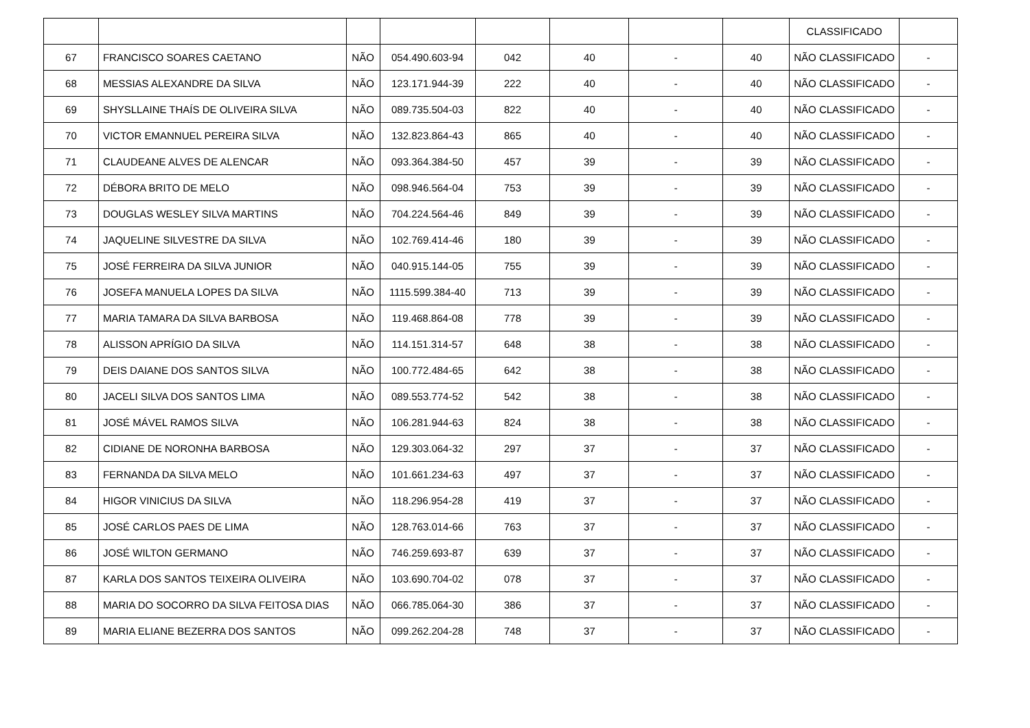| | | | | | | | | CLASSIFICADO | |
| 67 | FRANCISCO SOARES CAETANO | NÃO | 054.490.603-94 | 042 | 40 | - | 40 | NÃO CLASSIFICADO | - |
| 68 | MESSIAS ALEXANDRE DA SILVA | NÃO | 123.171.944-39 | 222 | 40 | - | 40 | NÃO CLASSIFICADO | - |
| 69 | SHYSLLAINE THAÍS DE OLIVEIRA SILVA | NÃO | 089.735.504-03 | 822 | 40 | - | 40 | NÃO CLASSIFICADO | - |
| 70 | VICTOR EMANNUEL PEREIRA SILVA | NÃO | 132.823.864-43 | 865 | 40 | - | 40 | NÃO CLASSIFICADO | - |
| 71 | CLAUDEANE ALVES DE ALENCAR | NÃO | 093.364.384-50 | 457 | 39 | - | 39 | NÃO CLASSIFICADO | - |
| 72 | DÉBORA BRITO DE MELO | NÃO | 098.946.564-04 | 753 | 39 | - | 39 | NÃO CLASSIFICADO | - |
| 73 | DOUGLAS WESLEY SILVA MARTINS | NÃO | 704.224.564-46 | 849 | 39 | - | 39 | NÃO CLASSIFICADO | - |
| 74 | JAQUELINE SILVESTRE DA SILVA | NÃO | 102.769.414-46 | 180 | 39 | - | 39 | NÃO CLASSIFICADO | - |
| 75 | JOSÉ FERREIRA DA SILVA JUNIOR | NÃO | 040.915.144-05 | 755 | 39 | - | 39 | NÃO CLASSIFICADO | - |
| 76 | JOSEFA MANUELA LOPES DA SILVA | NÃO | 1115.599.384-40 | 713 | 39 | - | 39 | NÃO CLASSIFICADO | - |
| 77 | MARIA TAMARA DA SILVA BARBOSA | NÃO | 119.468.864-08 | 778 | 39 | - | 39 | NÃO CLASSIFICADO | - |
| 78 | ALISSON APRÍGIO DA SILVA | NÃO | 114.151.314-57 | 648 | 38 | - | 38 | NÃO CLASSIFICADO | - |
| 79 | DEIS DAIANE DOS SANTOS SILVA | NÃO | 100.772.484-65 | 642 | 38 | - | 38 | NÃO CLASSIFICADO | - |
| 80 | JACELI SILVA DOS SANTOS LIMA | NÃO | 089.553.774-52 | 542 | 38 | - | 38 | NÃO CLASSIFICADO | - |
| 81 | JOSÉ MÁVEL RAMOS SILVA | NÃO | 106.281.944-63 | 824 | 38 | - | 38 | NÃO CLASSIFICADO | - |
| 82 | CIDIANE DE NORONHA BARBOSA | NÃO | 129.303.064-32 | 297 | 37 | - | 37 | NÃO CLASSIFICADO | - |
| 83 | FERNANDA DA SILVA MELO | NÃO | 101.661.234-63 | 497 | 37 | - | 37 | NÃO CLASSIFICADO | - |
| 84 | HIGOR VINICIUS DA SILVA | NÃO | 118.296.954-28 | 419 | 37 | - | 37 | NÃO CLASSIFICADO | - |
| 85 | JOSÉ CARLOS PAES DE LIMA | NÃO | 128.763.014-66 | 763 | 37 | - | 37 | NÃO CLASSIFICADO | - |
| 86 | JOSÉ WILTON GERMANO | NÃO | 746.259.693-87 | 639 | 37 | - | 37 | NÃO CLASSIFICADO | - |
| 87 | KARLA DOS SANTOS TEIXEIRA OLIVEIRA | NÃO | 103.690.704-02 | 078 | 37 | - | 37 | NÃO CLASSIFICADO | - |
| 88 | MARIA DO SOCORRO DA SILVA FEITOSA DIAS | NÃO | 066.785.064-30 | 386 | 37 | - | 37 | NÃO CLASSIFICADO | - |
| 89 | MARIA ELIANE BEZERRA DOS SANTOS | NÃO | 099.262.204-28 | 748 | 37 | - | 37 | NÃO CLASSIFICADO | - |